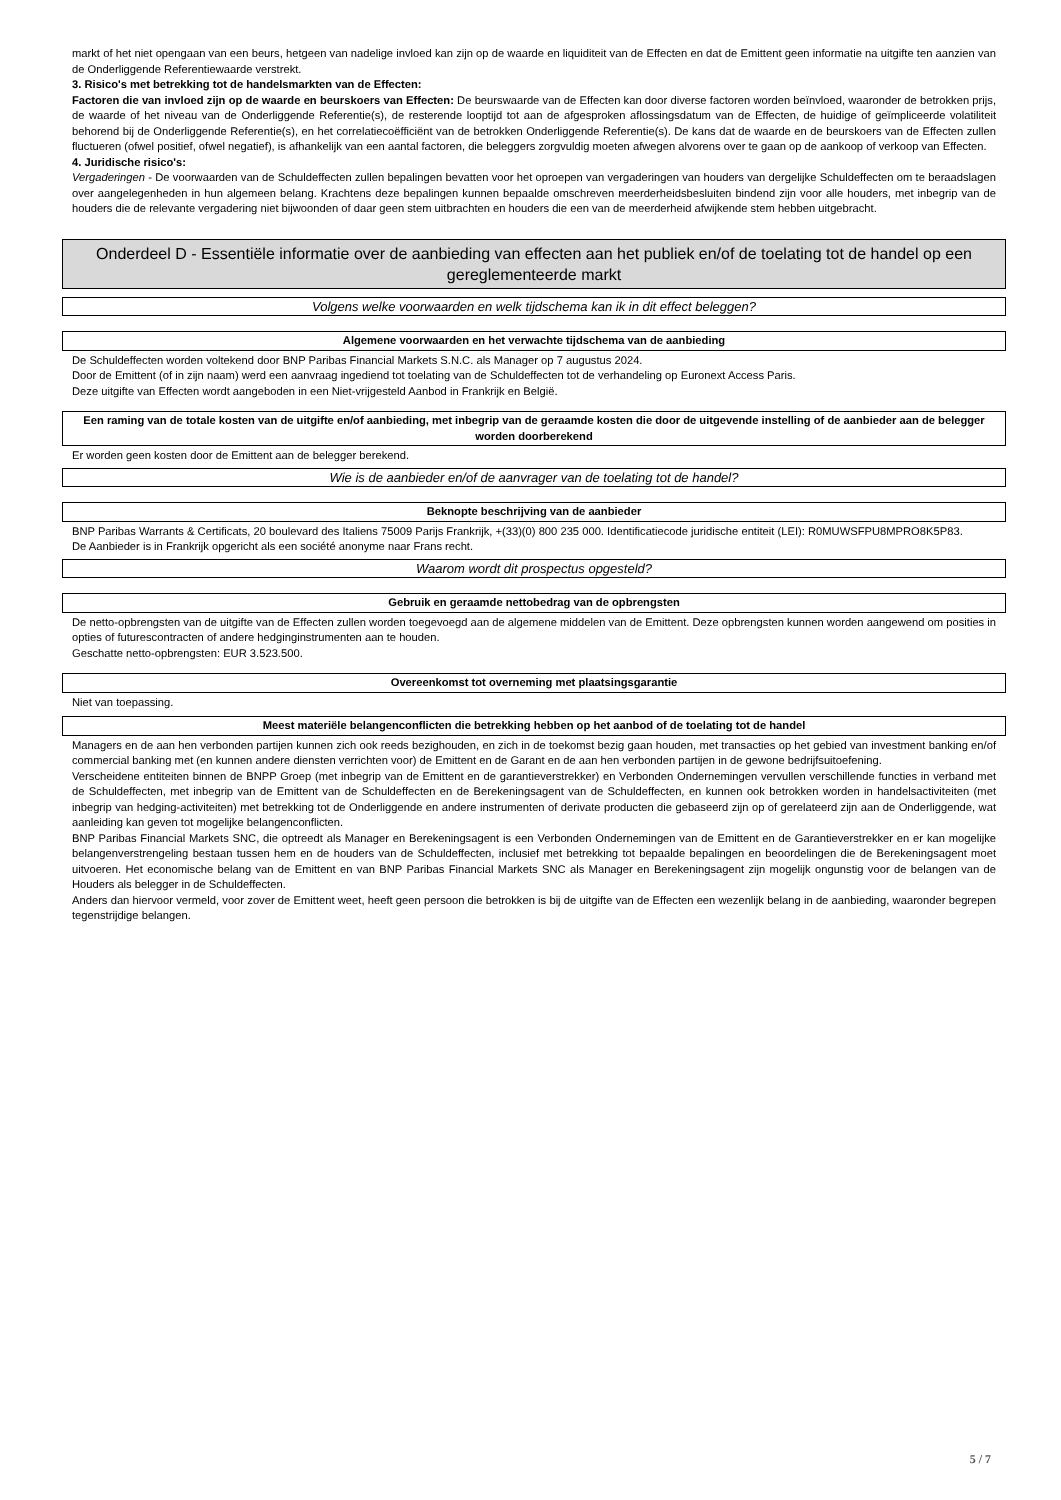markt of het niet opengaan van een beurs, hetgeen van nadelige invloed kan zijn op de waarde en liquiditeit van de Effecten en dat de Emittent geen informatie na uitgifte ten aanzien van de Onderliggende Referentiewaarde verstrekt.
3. Risico's met betrekking tot de handelsmarkten van de Effecten:
Factoren die van invloed zijn op de waarde en beurskoers van Effecten: De beurswaarde van de Effecten kan door diverse factoren worden beïnvloed, waaronder de betrokken prijs, de waarde of het niveau van de Onderliggende Referentie(s), de resterende looptijd tot aan de afgesproken aflossingsdatum van de Effecten, de huidige of geïmpliceerde volatiliteit behorend bij de Onderliggende Referentie(s), en het correlatiecoëfficiënt van de betrokken Onderliggende Referentie(s). De kans dat de waarde en de beurskoers van de Effecten zullen fluctueren (ofwel positief, ofwel negatief), is afhankelijk van een aantal factoren, die beleggers zorgvuldig moeten afwegen alvorens over te gaan op de aankoop of verkoop van Effecten.
4. Juridische risico's:
Vergaderingen - De voorwaarden van de Schuldeffecten zullen bepalingen bevatten voor het oproepen van vergaderingen van houders van dergelijke Schuldeffecten om te beraadslagen over aangelegenheden in hun algemeen belang. Krachtens deze bepalingen kunnen bepaalde omschreven meerderheidsbesluiten bindend zijn voor alle houders, met inbegrip van de houders die de relevante vergadering niet bijwoonden of daar geen stem uitbrachten en houders die een van de meerderheid afwijkende stem hebben uitgebracht.
Onderdeel D - Essentiële informatie over de aanbieding van effecten aan het publiek en/of de toelating tot de handel op een gereglementeerde markt
Volgens welke voorwaarden en welk tijdschema kan ik in dit effect beleggen?
Algemene voorwaarden en het verwachte tijdschema van de aanbieding
De Schuldeffecten worden voltekend door BNP Paribas Financial Markets S.N.C. als Manager op 7 augustus 2024.
Door de Emittent (of in zijn naam) werd een aanvraag ingediend tot toelating van de Schuldeffecten tot de verhandeling op Euronext Access Paris.
Deze uitgifte van Effecten wordt aangeboden in een Niet-vrijgesteld Aanbod in Frankrijk en België.
Een raming van de totale kosten van de uitgifte en/of aanbieding, met inbegrip van de geraamde kosten die door de uitgevende instelling of de aanbieder aan de belegger worden doorberekend
Er worden geen kosten door de Emittent aan de belegger berekend.
Wie is de aanbieder en/of de aanvrager van de toelating tot de handel?
Beknopte beschrijving van de aanbieder
BNP Paribas Warrants & Certificats, 20 boulevard des Italiens 75009 Parijs Frankrijk, +(33)(0) 800 235 000. Identificatiecode juridische entiteit (LEI): R0MUWSFPU8MPRO8K5P83.
De Aanbieder is in Frankrijk opgericht als een société anonyme naar Frans recht.
Waarom wordt dit prospectus opgesteld?
Gebruik en geraamde nettobedrag van de opbrengsten
De netto-opbrengsten van de uitgifte van de Effecten zullen worden toegevoegd aan de algemene middelen van de Emittent. Deze opbrengsten kunnen worden aangewend om posities in opties of futurescontracten of andere hedginginstrumenten aan te houden.
Geschatte netto-opbrengsten: EUR 3.523.500.
Overeenkomst tot overneming met plaatsingsgarantie
Niet van toepassing.
Meest materiële belangenconflicten die betrekking hebben op het aanbod of de toelating tot de handel
Managers en de aan hen verbonden partijen kunnen zich ook reeds bezighouden, en zich in de toekomst bezig gaan houden, met transacties op het gebied van investment banking en/of commercial banking met (en kunnen andere diensten verrichten voor) de Emittent en de Garant en de aan hen verbonden partijen in de gewone bedrijfsuitoefening.
Verscheidene entiteiten binnen de BNPP Groep (met inbegrip van de Emittent en de garantieverstrekker) en Verbonden Ondernemingen vervullen verschillende functies in verband met de Schuldeffecten, met inbegrip van de Emittent van de Schuldeffecten en de Berekeningsagent van de Schuldeffecten, en kunnen ook betrokken worden in handelsactiviteiten (met inbegrip van hedging-activiteiten) met betrekking tot de Onderliggende en andere instrumenten of derivate producten die gebaseerd zijn op of gerelateerd zijn aan de Onderliggende, wat aanleiding kan geven tot mogelijke belangenconflicten.
BNP Paribas Financial Markets SNC, die optreedt als Manager en Berekeningsagent is een Verbonden Ondernemingen van de Emittent en de Garantieverstrekker en er kan mogelijke belangenverstrengeling bestaan tussen hem en de houders van de Schuldeffecten, inclusief met betrekking tot bepaalde bepalingen en beoordelingen die de Berekeningsagent moet uitvoeren. Het economische belang van de Emittent en van BNP Paribas Financial Markets SNC als Manager en Berekeningsagent zijn mogelijk ongunstig voor de belangen van de Houders als belegger in de Schuldeffecten.
Anders dan hiervoor vermeld, voor zover de Emittent weet, heeft geen persoon die betrokken is bij de uitgifte van de Effecten een wezenlijk belang in de aanbieding, waaronder begrepen tegenstrijdige belangen.
5 / 7